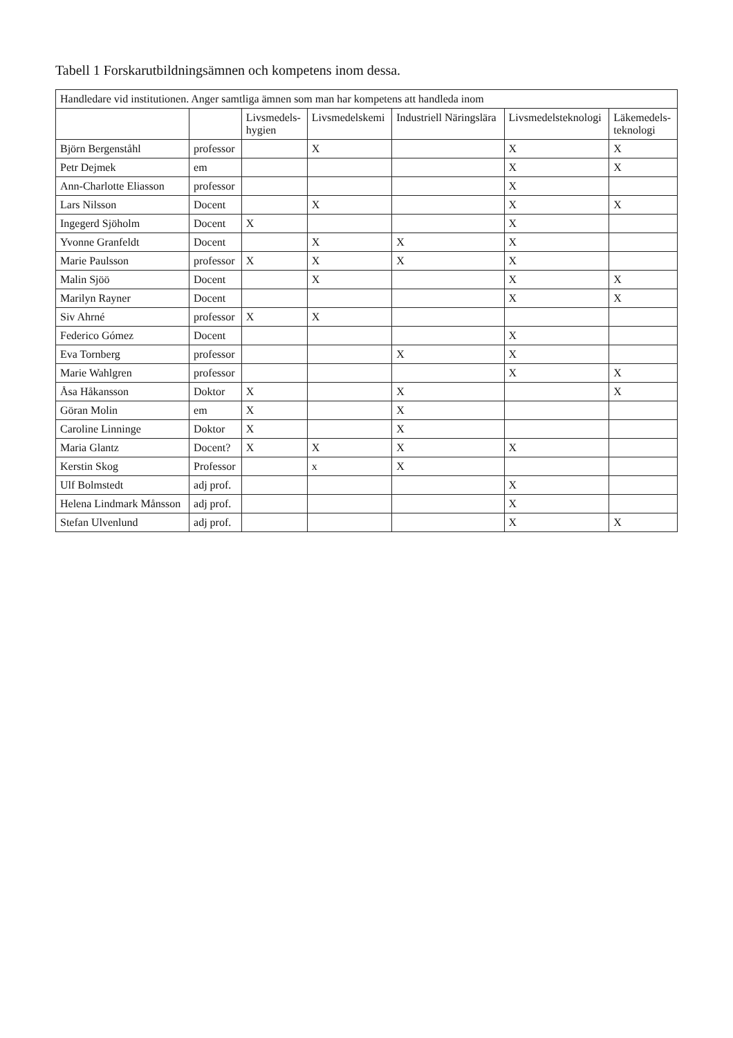Tabell 1 Forskarutbildningsämnen och kompetens inom dessa.
| Handledare vid institutionen. Anger samtliga ämnen som man har kompetens att handleda inom | | | | | | |
| --- | --- | --- | --- | --- | --- | --- |
| | | Livsmedels- hygien | Livsmedelskemi | Industriell Näringslära | Livsmedelsteknologi | Läkemedels- teknologi |
| Björn Bergenståhl | professor | | X | | X | X |
| Petr Dejmek | em | | | | X | X |
| Ann-Charlotte Eliasson | professor | | | | X | |
| Lars Nilsson | Docent | | X | | X | X |
| Ingegerd Sjöholm | Docent | X | | | X | |
| Yvonne Granfeldt | Docent | | X | X | X | |
| Marie Paulsson | professor | X | X | X | X | |
| Malin Sjöö | Docent | | X | | X | X |
| Marilyn Rayner | Docent | | | | X | X |
| Siv Ahrné | professor | X | X | | | |
| Federico Gómez | Docent | | | | X | |
| Eva Tornberg | professor | | | X | X | |
| Marie Wahlgren | professor | | | | X | X |
| Åsa Håkansson | Doktor | X | | X | | X |
| Göran Molin | em | X | | X | | |
| Caroline Linninge | Doktor | X | | X | | |
| Maria Glantz | Docent? | X | X | X | X | |
| Kerstin Skog | Professor | | x | X | | |
| Ulf Bolmstedt | adj prof. | | | | X | |
| Helena Lindmark Månsson | adj prof. | | | | X | |
| Stefan Ulvenlund | adj prof. | | | | X | X |